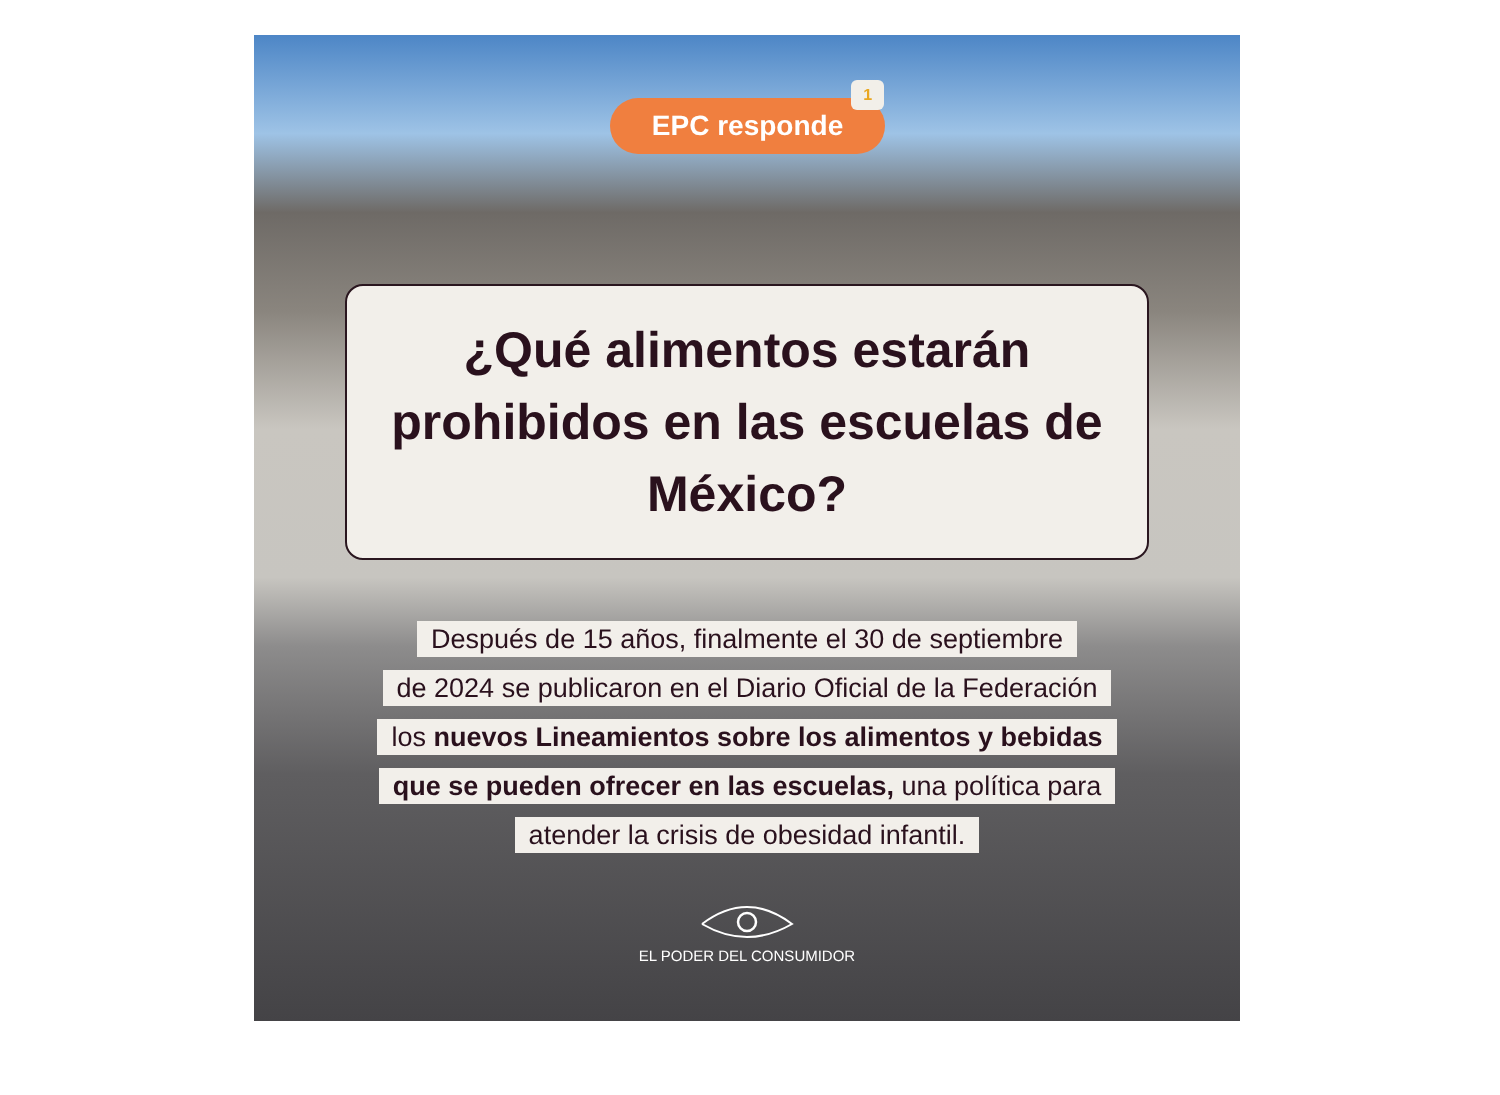EPC responde 1
¿Qué alimentos estarán prohibidos en las escuelas de México?
Después de 15 años, finalmente el 30 de septiembre
de 2024 se publicaron en el Diario Oficial de la Federación
los nuevos Lineamientos sobre los alimentos y bebidas
que se pueden ofrecer en las escuelas, una política para
atender la crisis de obesidad infantil.
EL PODER DEL CONSUMIDOR